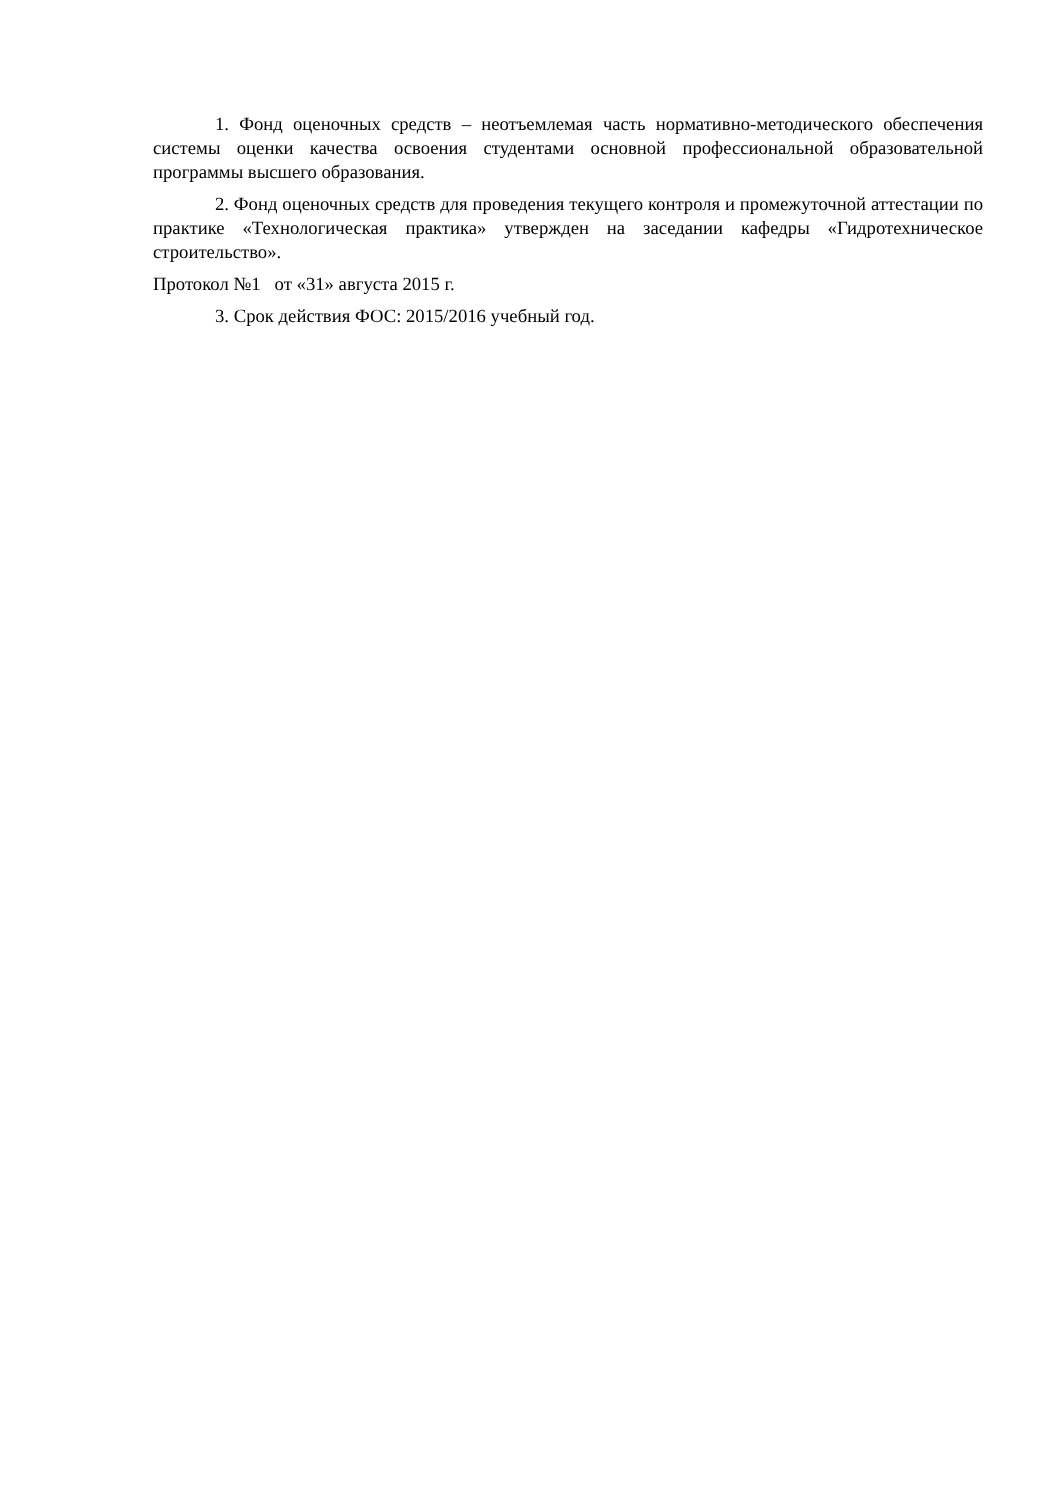1. Фонд оценочных средств – неотъемлемая часть нормативно-методического обеспечения системы оценки качества освоения студентами основной профессиональной образовательной программы высшего образования.
2. Фонд оценочных средств для проведения текущего контроля и промежуточной аттестации по практике «Технологическая практика» утвержден на заседании кафедры «Гидротехническое строительство».
Протокол №1 от «31» августа 2015 г.
3. Срок действия ФОС: 2015/2016 учебный год.